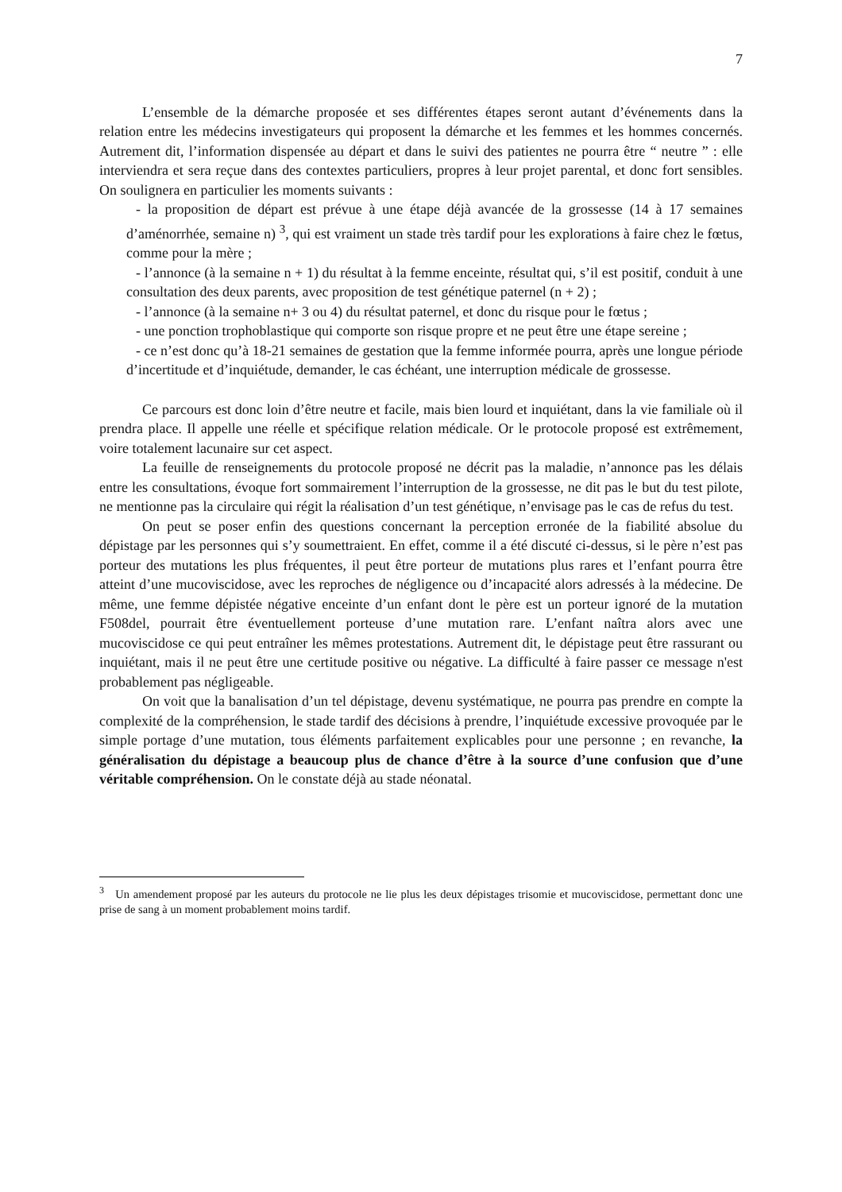7
L’ensemble de la démarche proposée et ses différentes étapes seront autant d’événements dans la relation entre les médecins investigateurs qui proposent la démarche et les femmes et les hommes concernés. Autrement dit, l’information dispensée au départ et dans le suivi des patientes ne pourra être “ neutre ” : elle interviendra et sera reçue dans des contextes particuliers, propres à leur projet parental, et donc fort sensibles. On soulignera en particulier les moments suivants :
- la proposition de départ est prévue à une étape déjà avancée de la grossesse (14 à 17 semaines d’aménorrhée, semaine n) <sup>3</sup>, qui est vraiment un stade très tardif pour les explorations à faire chez le fœtus, comme pour la mère ;
- l’annonce (à la semaine n + 1) du résultat à la femme enceinte, résultat qui, s’il est positif, conduit à une consultation des deux parents, avec proposition de test génétique paternel (n + 2) ;
- l’annonce (à la semaine n+ 3 ou 4) du résultat paternel, et donc du risque pour le fœtus ;
- une ponction trophoblastique qui comporte son risque propre et ne peut être une étape sereine ;
- ce n’est donc qu’à 18-21 semaines de gestation que la femme informée pourra, après une longue période d’incertitude et d’inquiétude, demander, le cas échéant, une interruption médicale de grossesse.
Ce parcours est donc loin d’être neutre et facile, mais bien lourd et inquiétant, dans la vie familiale où il prendra place. Il appelle une réelle et spécifique relation médicale. Or le protocole proposé est extrêmement, voire totalement lacunaire sur cet aspect.
La feuille de renseignements du protocole proposé ne décrit pas la maladie, n’annonce pas les délais entre les consultations, évoque fort sommairement l’interruption de la grossesse, ne dit pas le but du test pilote, ne mentionne pas la circulaire qui régit la réalisation d’un test génétique, n’envisage pas le cas de refus du test.
On peut se poser enfin des questions concernant la perception erronée de la fiabilité absolue du dépistage par les personnes qui s’y soumettraient. En effet, comme il a été discuté ci-dessus, si le père n’est pas porteur des mutations les plus fréquentes, il peut être porteur de mutations plus rares et l’enfant pourra être atteint d’une mucoviscidose, avec les reproches de négligence ou d’incapacité alors adressés à la médecine. De même, une femme dépistée négative enceinte d’un enfant dont le père est un porteur ignoré de la mutation F508del, pourrait être éventuellement porteuse d’une mutation rare. L’enfant naîtra alors avec une mucoviscidose ce qui peut entraîner les mêmes protestations. Autrement dit, le dépistage peut être rassurant ou inquiétant, mais il ne peut être une certitude positive ou négative. La difficulté à faire passer ce message n'est probablement pas négligeable.
On voit que la banalisation d’un tel dépistage, devenu systématique, ne pourra pas prendre en compte la complexité de la compréhension, le stade tardif des décisions à prendre, l’inquiétude excessive provoquée par le simple portage d’une mutation, tous éléments parfaitement explicables pour une personne ; en revanche, la généralisation du dépistage a beaucoup plus de chance d’être à la source d’une confusion que d’une véritable compréhension. On le constate déjà au stade néonatal.
<sup>3</sup> Un amendement proposé par les auteurs du protocole ne lie plus les deux dépistages trisomie et mucoviscidose, permettant donc une prise de sang à un moment probablement moins tardif.